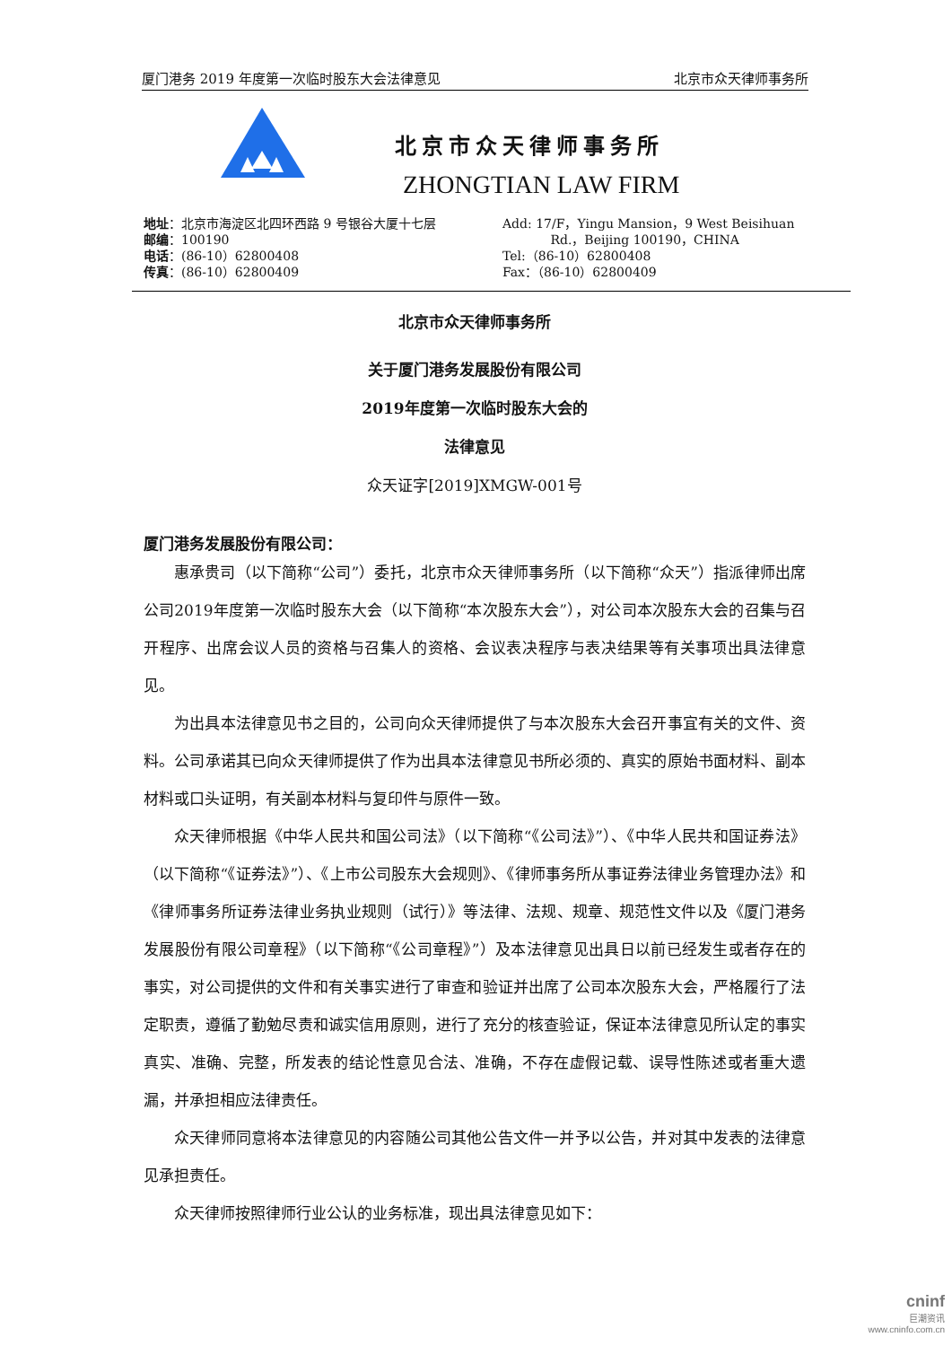厦门港务 2019 年度第一次临时股东大会法律意见 北京市众天律师事务所
北京市众天律师事务所
ZHONGTIAN LAW FIRM
地址：北京市海淀区北四环西路 9 号银谷大厦十七层
邮编：100190
电话：(86-10）62800408
传真：(86-10）62800409
Add: 17/F，Yingu Mansion，9 West Beisihuan
Rd.，Beijing 100190，CHINA
Tel:（86-10）62800408
Fax：（86-10）62800409
北京市众天律师事务所
关于厦门港务发展股份有限公司
2019年度第一次临时股东大会的
法律意见
众天证字[2019]XMGW-001号
厦门港务发展股份有限公司：
惠承贵司（以下简称“公司”）委托，北京市众天律师事务所（以下简称“众天”）指派律师出席公司2019年度第一次临时股东大会（以下简称“本次股东大会”），对公司本次股东大会的召集与召开程序、出席会议人员的资格与召集人的资格、会议表决程序与表决结果等有关事项出具法律意见。
为出具本法律意见书之目的，公司向众天律师提供了与本次股东大会召开事宜有关的文件、资料。公司承诺其已向众天律师提供了作为出具本法律意见书所必须的、真实的原始书面材料、副本材料或口头证明，有关副本材料与复印件与原件一致。
众天律师根据《中华人民共和国公司法》（以下简称“《公司法》”）、《中华人民共和国证券法》（以下简称“《证券法》”）、《上市公司股东大会规则》、《律师事务所从事证券法律业务管理办法》和《律师事务所证券法律业务执业规则（试行）》等法律、法规、规章、规范性文件以及《厦门港务发展股份有限公司章程》（以下简称“《公司章程》”）及本法律意见出具日以前已经发生或者存在的事实，对公司提供的文件和有关事实进行了审查和验证并出席了公司本次股东大会，严格履行了法定职责，遵循了勤勉尽责和诚实信用原则，进行了充分的核查验证，保证本法律意见所认定的事实真实、准确、完整，所发表的结论性意见合法、准确，不存在虚假记载、误导性陈述或者重大遗漏，并承担相应法律责任。
众天律师同意将本法律意见的内容随公司其他公告文件一并予以公告，并对其中发表的法律意见承担责任。
众天律师按照律师行业公认的业务标准，现出具法律意见如下：
cninf
巨潮资讯
www.cninfo.com.cn